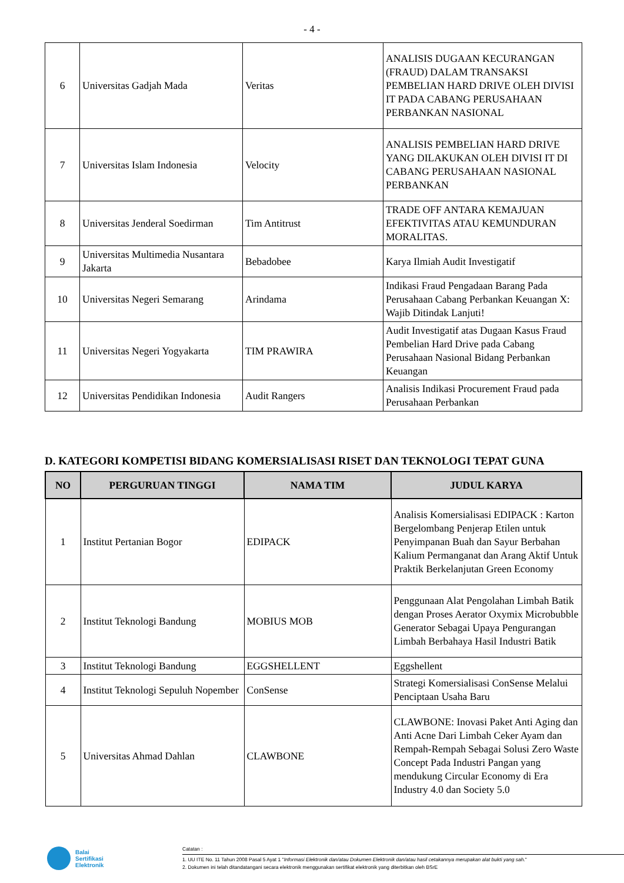- 4 -
| 6 | Universitas Gadjah Mada | Veritas | ANALISIS DUGAAN KECURANGAN (FRAUD) DALAM TRANSAKSI PEMBELIAN HARD DRIVE OLEH DIVISI IT PADA CABANG PERUSAHAAN PERBANKAN NASIONAL |
| 7 | Universitas Islam Indonesia | Velocity | ANALISIS PEMBELIAN HARD DRIVE YANG DILAKUKAN OLEH DIVISI IT DI CABANG PERUSAHAAN NASIONAL PERBANKAN |
| 8 | Universitas Jenderal Soedirman | Tim Antitrust | TRADE OFF ANTARA KEMAJUAN EFEKTIVITAS ATAU KEMUNDURAN MORALITAS. |
| 9 | Universitas Multimedia Nusantara Jakarta | Bebadobee | Karya Ilmiah Audit Investigatif |
| 10 | Universitas Negeri Semarang | Arindama | Indikasi Fraud Pengadaan Barang Pada Perusahaan Cabang Perbankan Keuangan X: Wajib Ditindak Lanjuti! |
| 11 | Universitas Negeri Yogyakarta | TIM PRAWIRA | Audit Investigatif atas Dugaan Kasus Fraud Pembelian Hard Drive pada Cabang Perusahaan Nasional Bidang Perbankan Keuangan |
| 12 | Universitas Pendidikan Indonesia | Audit Rangers | Analisis Indikasi Procurement Fraud pada Perusahaan Perbankan |
D. KATEGORI KOMPETISI BIDANG KOMERSIALISASI RISET DAN TEKNOLOGI TEPAT GUNA
| NO | PERGURUAN TINGGI | NAMA TIM | JUDUL KARYA |
| --- | --- | --- | --- |
| 1 | Institut Pertanian Bogor | EDIPACK | Analisis Komersialisasi EDIPACK : Karton Bergelombang Penjerap Etilen untuk Penyimpanan Buah dan Sayur Berbahan Kalium Permanganat dan Arang Aktif Untuk Praktik Berkelanjutan Green Economy |
| 2 | Institut Teknologi Bandung | MOBIUS MOB | Penggunaan Alat Pengolahan Limbah Batik dengan Proses Aerator Oxymix Microbubble Generator Sebagai Upaya Pengurangan Limbah Berbahaya Hasil Industri Batik |
| 3 | Institut Teknologi Bandung | EGGSHELLENT | Eggshellent |
| 4 | Institut Teknologi Sepuluh Nopember | ConSense | Strategi Komersialisasi ConSense Melalui Penciptaan Usaha Baru |
| 5 | Universitas Ahmad Dahlan | CLAWBONE | CLAWBONE: Inovasi Paket Anti Aging dan Anti Acne Dari Limbah Ceker Ayam dan Rempah-Rempah Sebagai Solusi Zero Waste Concept Pada Industri Pangan yang mendukung Circular Economy di Era Industry 4.0 dan Society 5.0 |
Balai
Sertifikasi
Elektronik
Catatan :
1. UU ITE No. 11 Tahun 2008 Pasal 5 Ayat 1 "Informasi Elektronik dan/atau Dokumen Elektronik dan/atau hasil cetakannya merupakan alat bukti yang sah."
2. Dokumen ini telah ditandatangani secara elektronik menggunakan sertifikat elektronik yang diterbitkan oleh BSrE